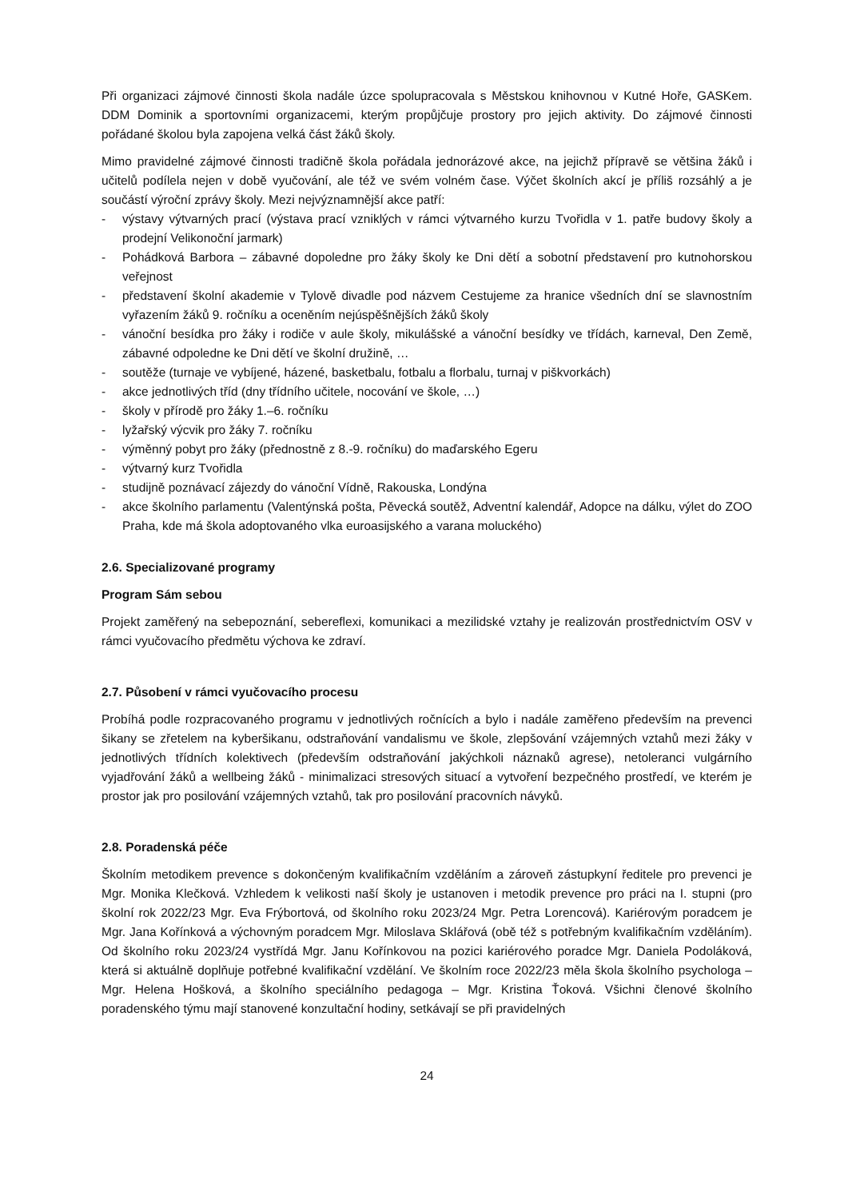Při organizaci zájmové činnosti škola nadále úzce spolupracovala s Městskou knihovnou v Kutné Hoře, GASKem. DDM Dominik a sportovními organizacemi, kterým propůjčuje prostory pro jejich aktivity. Do zájmové činnosti pořádané školou byla zapojena velká část žáků školy.
Mimo pravidelné zájmové činnosti tradičně škola pořádala jednorázové akce, na jejichž přípravě se většina žáků i učitelů podílela nejen v době vyučování, ale též ve svém volném čase. Výčet školních akcí je příliš rozsáhlý a je součástí výroční zprávy školy. Mezi nejvýznamnější akce patří:
- výstavy výtvarných prací (výstava prací vzniklých v rámci výtvarného kurzu Tvořidla v 1. patře budovy školy a prodejní Velikonoční jarmark)
- Pohádková Barbora – zábavné dopoledne pro žáky školy ke Dni dětí a sobotní představení pro kutnohorskou veřejnost
- představení školní akademie v Tylově divadle pod názvem Cestujeme za hranice všedních dní se slavnostním vyřazením žáků 9. ročníku a oceněním nejúspěšnějších žáků školy
- vánoční besídka pro žáky i rodiče v aule školy, mikulášské a vánoční besídky ve třídách, karneval, Den Země, zábavné odpoledne ke Dni dětí ve školní družině, …
- soutěže (turnaje ve vybíjené, házené, basketbalu, fotbalu a florbalu, turnaj v piškvorkách)
- akce jednotlivých tříd (dny třídního učitele, nocování ve škole, …)
- školy v přírodě pro žáky 1.–6. ročníku
- lyžařský výcvik pro žáky 7. ročníku
- výměnný pobyt pro žáky (přednostně z 8.-9. ročníku) do maďarského Egeru
- výtvarný kurz Tvořidla
- studijně poznávací zájezdy do vánoční Vídně, Rakouska, Londýna
- akce školního parlamentu (Valentýnská pošta, Pěvecká soutěž, Adventní kalendář, Adopce na dálku, výlet do ZOO Praha, kde má škola adoptovaného vlka euroasijského a varana moluckého)
2.6. Specializované programy
Program Sám sebou
Projekt zaměřený na sebepoznání, sebereflexi, komunikaci a mezilidské vztahy je realizován prostřednictvím OSV v rámci vyučovacího předmětu výchova ke zdraví.
2.7. Působení v rámci vyučovacího procesu
Probíhá podle rozpracovaného programu v jednotlivých ročnících a bylo i nadále zaměřeno především na prevenci šikany se zřetelem na kyberšikanu, odstraňování vandalismu ve škole, zlepšování vzájemných vztahů mezi žáky v jednotlivých třídních kolektivech (především odstraňování jakýchkoli náznaků agrese), netoleranci vulgárního vyjadřování žáků a wellbeing žáků - minimalizaci stresových situací a vytvoření bezpečného prostředí, ve kterém je prostor jak pro posilování vzájemných vztahů, tak pro posilování pracovních návyků.
2.8. Poradenská péče
Školním metodikem prevence s dokončeným kvalifikačním vzděláním a zároveň zástupkyní ředitele pro prevenci je Mgr. Monika Klečková. Vzhledem k velikosti naší školy je ustanoven i metodik prevence pro práci na I. stupni (pro školní rok 2022/23 Mgr. Eva Frýbortová, od školního roku 2023/24 Mgr. Petra Lorencová). Kariérovým poradcem je Mgr. Jana Kořínková a výchovným poradcem Mgr. Miloslava Sklářová (obě též s potřebným kvalifikačním vzděláním). Od školního roku 2023/24 vystřídá Mgr. Janu Kořínkovou na pozici kariérového poradce Mgr. Daniela Podoláková, která si aktuálně doplňuje potřebné kvalifikační vzdělání. Ve školním roce 2022/23 měla škola školního psychologa – Mgr. Helena Hošková, a školního speciálního pedagoga – Mgr. Kristina Ťoková. Všichni členové školního poradenského týmu mají stanovené konzultační hodiny, setkávají se při pravidelných
24